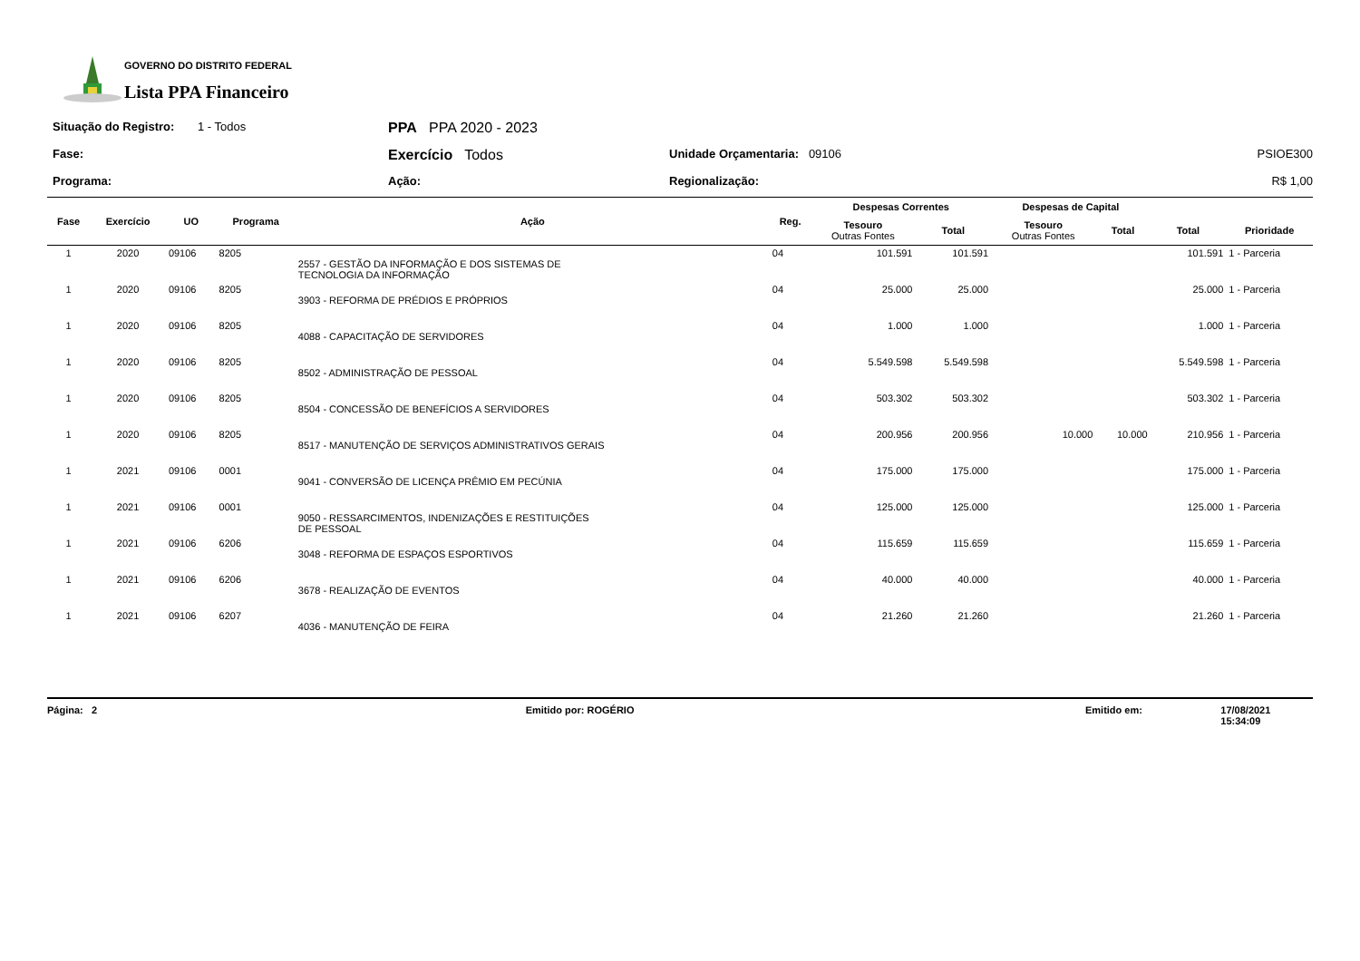GOVERNO DO DISTRITO FEDERAL
Lista PPA Financeiro
Situação do Registro:
1 - Todos
PPA PPA 2020 - 2023
Fase:
Exercício Todos
Unidade Orçamentaria: 09106
PSIOE300
Programa:
Ação:
Regionalização:
R$ 1,00
| Fase | Exercício | UO | Programa | Ação | Reg. | Despesas Correntes | | Despesas de Capital | | | |
| --- | --- | --- | --- | --- | --- | --- | --- | --- | --- | --- | --- |
| | | | | | | Tesouro Outras Fontes | Total | Tesouro Outras Fontes | Total | Total | Prioridade |
| 1 | 2020 | 09106 | 8205 | 2557 - GESTÃO DA INFORMAÇÃO E DOS SISTEMAS DE TECNOLOGIA DA INFORMAÇÃO | 04 | 101.591 | 101.591 | | | 101.591 | 1 - Parceria |
| 1 | 2020 | 09106 | 8205 | 3903 - REFORMA DE PRÉDIOS E PRÓPRIOS | 04 | 25.000 | 25.000 | | | 25.000 | 1 - Parceria |
| 1 | 2020 | 09106 | 8205 | 4088 - CAPACITAÇÃO DE SERVIDORES | 04 | 1.000 | 1.000 | | | 1.000 | 1 - Parceria |
| 1 | 2020 | 09106 | 8205 | 8502 - ADMINISTRAÇÃO DE PESSOAL | 04 | 5.549.598 | 5.549.598 | | | 5.549.598 | 1 - Parceria |
| 1 | 2020 | 09106 | 8205 | 8504 - CONCESSÃO DE BENEFÍCIOS A SERVIDORES | 04 | 503.302 | 503.302 | | | 503.302 | 1 - Parceria |
| 1 | 2020 | 09106 | 8205 | 8517 - MANUTENÇÃO DE SERVIÇOS ADMINISTRATIVOS GERAIS | 04 | 200.956 | 200.956 | 10.000 | 10.000 | 210.956 | 1 - Parceria |
| 1 | 2021 | 09106 | 0001 | 9041 - CONVERSÃO DE LICENÇA PRÊMIO EM PECÚNIA | 04 | 175.000 | 175.000 | | | 175.000 | 1 - Parceria |
| 1 | 2021 | 09106 | 0001 | 9050 - RESSARCIMENTOS, INDENIZAÇÕES E RESTITUIÇÕES DE PESSOAL | 04 | 125.000 | 125.000 | | | 125.000 | 1 - Parceria |
| 1 | 2021 | 09106 | 6206 | 3048 - REFORMA DE ESPAÇOS ESPORTIVOS | 04 | 115.659 | 115.659 | | | 115.659 | 1 - Parceria |
| 1 | 2021 | 09106 | 6206 | 3678 - REALIZAÇÃO DE EVENTOS | 04 | 40.000 | 40.000 | | | 40.000 | 1 - Parceria |
| 1 | 2021 | 09106 | 6207 | 4036 - MANUTENÇÃO DE FEIRA | 04 | 21.260 | 21.260 | | | 21.260 | 1 - Parceria |
Página: 2 Emitido por: ROGÉRIO Emitido em: 17/08/2021 15:34:09